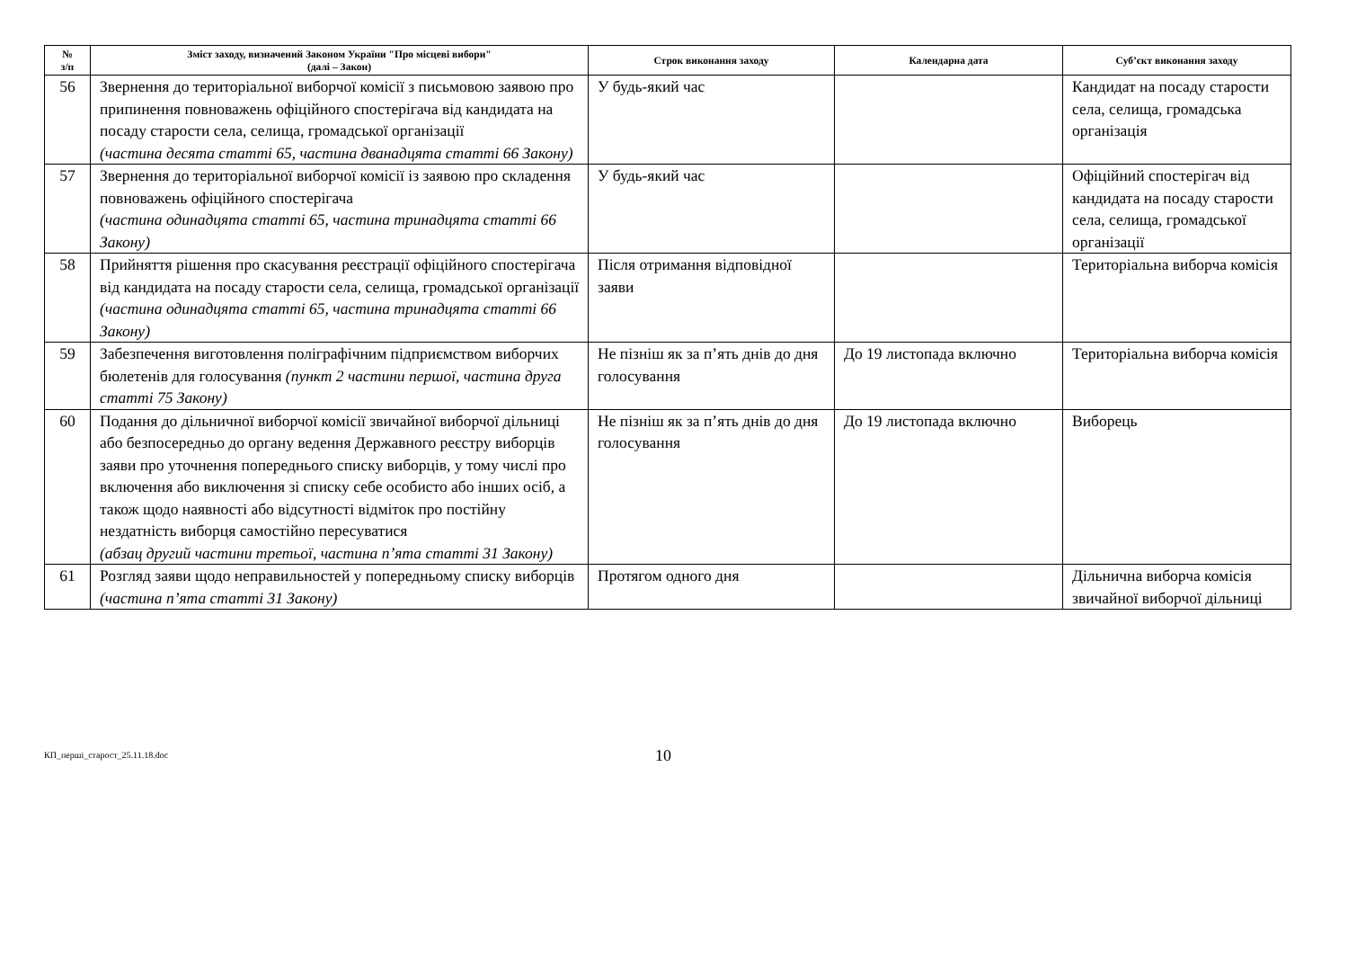| № з/п | Зміст заходу, визначений Законом України "Про місцеві вибори" (далі – Закон) | Строк виконання заходу | Календарна дата | Суб’єкт виконання заходу |
| --- | --- | --- | --- | --- |
| 56 | Звернення до територіальної виборчої комісії з письмовою заявою про припинення повноважень офіційного спостерігача від кандидата на посаду старости села, селища, громадської організації (частина десята статті 65, частина дванадцята статті 66 Закону) | У будь-який час | | Кандидат на посаду старости села, селища, громадська організація |
| 57 | Звернення до територіальної виборчої комісії із заявою про складення повноважень офіційного спостерігача (частина одинадцята статті 65, частина тринадцята статті 66 Закону) | У будь-який час | | Офіційний спостерігач від кандидата на посаду старости села, селища, громадської організації |
| 58 | Прийняття рішення про скасування реєстрації офіційного спостерігача від кандидата на посаду старости села, селища, громадської організації (частина одинадцята статті 65, частина тринадцята статті 66 Закону) | Після отримання відповідної заяви | | Територіальна виборча комісія |
| 59 | Забезпечення виготовлення поліграфічним підприємством виборчих бюлетенів для голосування (пункт 2 частини першої, частина друга статті 75 Закону) | Не пізніш як за п’ять днів до дня голосування | До 19 листопада включно | Територіальна виборча комісія |
| 60 | Подання до дільничної виборчої комісії звичайної виборчої дільниці або безпосередньо до органу ведення Державного реєстру виборців заяви про уточнення попереднього списку виборців, у тому числі про включення або виключення зі списку себе особисто або інших осіб, а також щодо наявності або відсутності відміток про постійну нездатність виборця самостійно пересуватися (абзац другий частини третьої, частина п’ята статті 31 Закону) | Не пізніш як за п’ять днів до дня голосування | До 19 листопада включно | Виборець |
| 61 | Розгляд заяви щодо неправильностей у попередньому списку виборців (частина п’ята статті 31 Закону) | Протягом одного дня | | Дільнична виборча комісія звичайної виборчої дільниці |
КП_перші_старост_25.11.18.doc
10